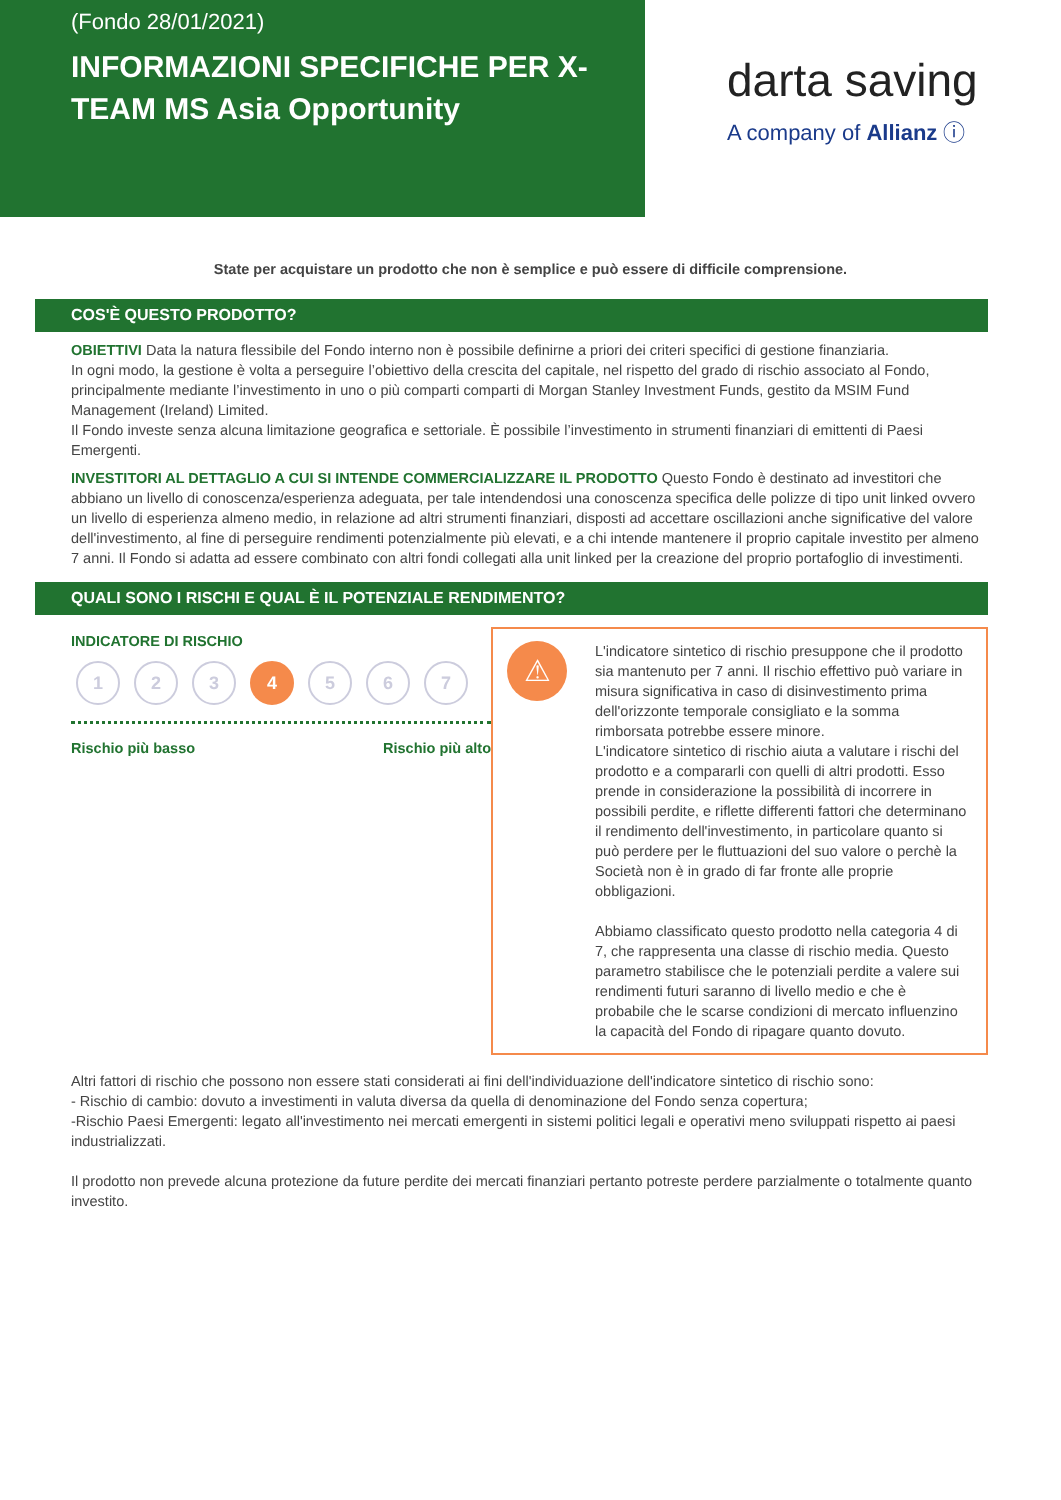(Fondo 28/01/2021)
INFORMAZIONI SPECIFICHE PER X-TEAM MS Asia Opportunity
darta saving
A company of Allianz ⓘ
State per acquistare un prodotto che non è semplice e può essere di difficile comprensione.
COS'È QUESTO PRODOTTO?
OBIETTIVI Data la natura flessibile del Fondo interno non è possibile definirne a priori dei criteri specifici di gestione finanziaria.
In ogni modo, la gestione è volta a perseguire l’obiettivo della crescita del capitale, nel rispetto del grado di rischio associato al Fondo, principalmente mediante l’investimento in uno o più comparti comparti di Morgan Stanley Investment Funds, gestito da MSIM Fund Management (Ireland) Limited.
Il Fondo investe senza alcuna limitazione geografica e settoriale. È possibile l’investimento in strumenti finanziari di emittenti di Paesi Emergenti.
INVESTITORI AL DETTAGLIO A CUI SI INTENDE COMMERCIALIZZARE IL PRODOTTO Questo Fondo è destinato ad investitori che abbiano un livello di conoscenza/esperienza adeguata, per tale intendendosi una conoscenza specifica delle polizze di tipo unit linked ovvero un livello di esperienza almeno medio, in relazione ad altri strumenti finanziari, disposti ad accettare oscillazioni anche significative del valore dell'investimento, al fine di perseguire rendimenti potenzialmente più elevati, e a chi intende mantenere il proprio capitale investito per almeno 7 anni. Il Fondo si adatta ad essere combinato con altri fondi collegati alla unit linked per la creazione del proprio portafoglio di investimenti.
QUALI SONO I RISCHI E QUAL È IL POTENZIALE RENDIMENTO?
INDICATORE DI RISCHIO
1 2 3 4 5 6 7
Rischio più basso Rischio più alto
⚠
L'indicatore sintetico di rischio presuppone che il prodotto sia mantenuto per 7 anni. Il rischio effettivo può variare in misura significativa in caso di disinvestimento prima dell'orizzonte temporale consigliato e la somma rimborsata potrebbe essere minore.
L'indicatore sintetico di rischio aiuta a valutare i rischi del prodotto e a compararli con quelli di altri prodotti. Esso prende in considerazione la possibilità di incorrere in possibili perdite, e riflette differenti fattori che determinano il rendimento dell'investimento, in particolare quanto si può perdere per le fluttuazioni del suo valore o perchè la Società non è in grado di far fronte alle proprie obbligazioni.
Abbiamo classificato questo prodotto nella categoria 4 di 7, che rappresenta una classe di rischio media. Questo parametro stabilisce che le potenziali perdite a valere sui rendimenti futuri saranno di livello medio e che è probabile che le scarse condizioni di mercato influenzino la capacità del Fondo di ripagare quanto dovuto.
Altri fattori di rischio che possono non essere stati considerati ai fini dell'individuazione dell'indicatore sintetico di rischio sono:
- Rischio di cambio: dovuto a investimenti in valuta diversa da quella di denominazione del Fondo senza copertura;
-Rischio Paesi Emergenti: legato all'investimento nei mercati emergenti in sistemi politici legali e operativi meno sviluppati rispetto ai paesi industrializzati.
Il prodotto non prevede alcuna protezione da future perdite dei mercati finanziari pertanto potreste perdere parzialmente o totalmente quanto investito.